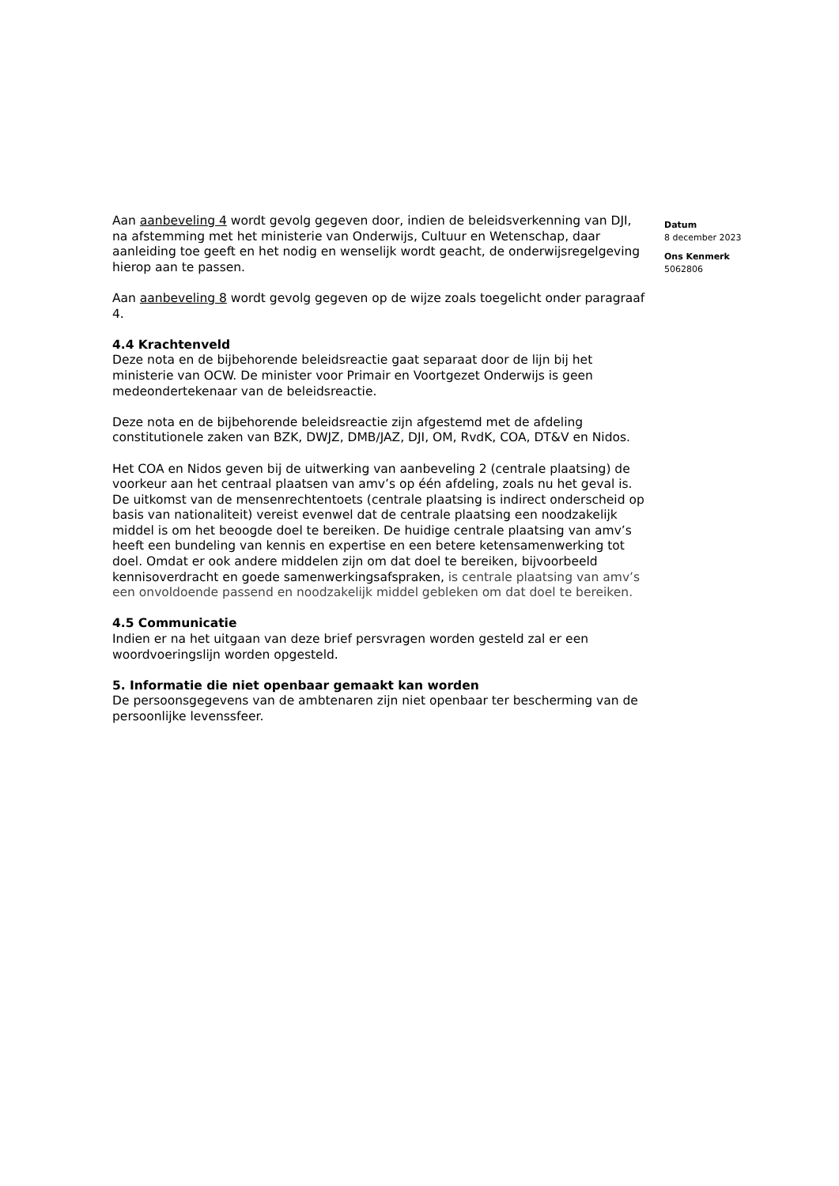Aan aanbeveling 4 wordt gevolg gegeven door, indien de beleidsverkenning van DJI, na afstemming met het ministerie van Onderwijs, Cultuur en Wetenschap, daar aanleiding toe geeft en het nodig en wenselijk wordt geacht, de onderwijsregelgeving hierop aan te passen.
Aan aanbeveling 8 wordt gevolg gegeven op de wijze zoals toegelicht onder paragraaf 4.
4.4 Krachtenveld
Deze nota en de bijbehorende beleidsreactie gaat separaat door de lijn bij het ministerie van OCW. De minister voor Primair en Voortgezet Onderwijs is geen medeondertekenaar van de beleidsreactie.
Deze nota en de bijbehorende beleidsreactie zijn afgestemd met de afdeling constitutionele zaken van BZK, DWJZ, DMB/JAZ, DJI, OM, RvdK, COA, DT&V en Nidos.
Het COA en Nidos geven bij de uitwerking van aanbeveling 2 (centrale plaatsing) de voorkeur aan het centraal plaatsen van amv’s op één afdeling, zoals nu het geval is. De uitkomst van de mensenrechtentoets (centrale plaatsing is indirect onderscheid op basis van nationaliteit) vereist evenwel dat de centrale plaatsing een noodzakelijk middel is om het beoogde doel te bereiken. De huidige centrale plaatsing van amv’s heeft een bundeling van kennis en expertise en een betere ketensamenwerking tot doel. Omdat er ook andere middelen zijn om dat doel te bereiken, bijvoorbeeld kennisoverdracht en goede samenwerkingsafspraken, is centrale plaatsing van amv’s een onvoldoende passend en noodzakelijk middel gebleken om dat doel te bereiken.
4.5 Communicatie
Indien er na het uitgaan van deze brief persvragen worden gesteld zal er een woordvoeringslijn worden opgesteld.
5. Informatie die niet openbaar gemaakt kan worden
De persoonsgegevens van de ambtenaren zijn niet openbaar ter bescherming van de persoonlijke levenssfeer.
Datum
8 december 2023
Ons Kenmerk
5062806